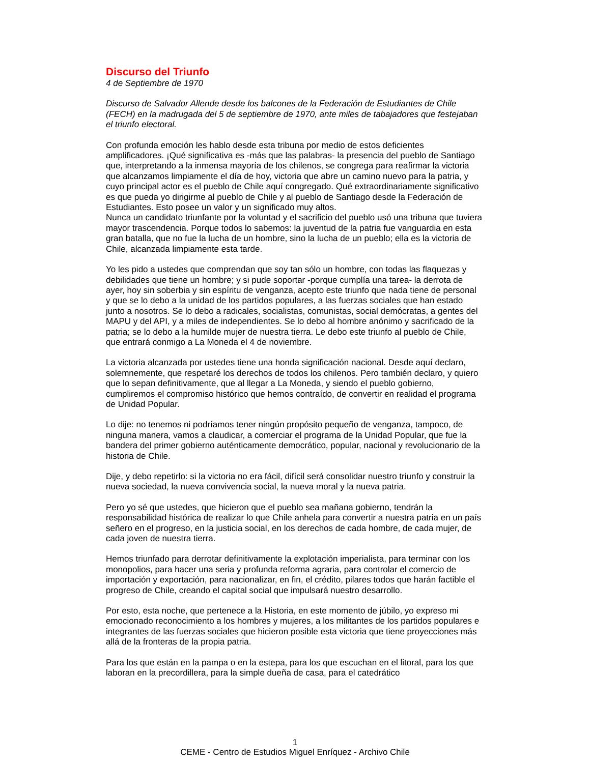Discurso del Triunfo
4 de Septiembre de 1970
Discurso de Salvador Allende desde los balcones de la Federación de Estudiantes de Chile (FECH) en la madrugada del 5 de septiembre de 1970, ante miles de tabajadores que festejaban el triunfo electoral.
Con profunda emoción les hablo desde esta tribuna por medio de estos deficientes amplificadores. ¡Qué significativa es -más que las palabras- la presencia del pueblo de Santiago que, interpretando a la inmensa mayoría de los chilenos, se congrega para reafirmar la victoria que alcanzamos limpiamente el día de hoy, victoria que abre un camino nuevo para la patria, y cuyo principal actor es el pueblo de Chile aquí congregado. Qué extraordinariamente significativo es que pueda yo dirigirme al pueblo de Chile y al pueblo de Santiago desde la Federación de Estudiantes. Esto posee un valor y un significado muy altos.
Nunca un candidato triunfante por la voluntad y el sacrificio del pueblo usó una tribuna que tuviera mayor trascendencia. Porque todos lo sabemos: la juventud de la patria fue vanguardia en esta gran batalla, que no fue la lucha de un hombre, sino la lucha de un pueblo; ella es la victoria de Chile, alcanzada limpiamente esta tarde.
Yo les pido a ustedes que comprendan que soy tan sólo un hombre, con todas las flaquezas y debilidades que tiene un hombre; y si pude soportar -porque cumplía una tarea- la derrota de ayer, hoy sin soberbia y sin espíritu de venganza, acepto este triunfo que nada tiene de personal y que se lo debo a la unidad de los partidos populares, a las fuerzas sociales que han estado junto a nosotros. Se lo debo a radicales, socialistas, comunistas, social demócratas, a gentes del MAPU y del API, y a miles de independientes. Se lo debo al hombre anónimo y sacrificado de la patria; se lo debo a la humilde mujer de nuestra tierra. Le debo este triunfo al pueblo de Chile, que entrará conmigo a La Moneda el 4 de noviembre.
La victoria alcanzada por ustedes tiene una honda significación nacional. Desde aquí declaro, solemnemente, que respetaré los derechos de todos los chilenos. Pero también declaro, y quiero que lo sepan definitivamente, que al llegar a La Moneda, y siendo el pueblo gobierno, cumpliremos el compromiso histórico que hemos contraído, de convertir en realidad el programa de Unidad Popular.
Lo dije: no tenemos ni podríamos tener ningún propósito pequeño de venganza, tampoco, de ninguna manera, vamos a claudicar, a comerciar el programa de la Unidad Popular, que fue la bandera del primer gobierno auténticamente democrático, popular, nacional y revolucionario de la historia de Chile.
Dije, y debo repetirlo: si la victoria no era fácil, difícil será consolidar nuestro triunfo y construir la nueva sociedad, la nueva convivencia social, la nueva moral y la nueva patria.
Pero yo sé que ustedes, que hicieron que el pueblo sea mañana gobierno, tendrán la responsabilidad histórica de realizar lo que Chile anhela para convertir a nuestra patria en un país señero en el progreso, en la justicia social, en los derechos de cada hombre, de cada mujer, de cada joven de nuestra tierra.
Hemos triunfado para derrotar definitivamente la explotación imperialista, para terminar con los monopolios, para hacer una seria y profunda reforma agraria, para controlar el comercio de importación y exportación, para nacionalizar, en fin, el crédito, pilares todos que harán factible el progreso de Chile, creando el capital social que impulsará nuestro desarrollo.
Por esto, esta noche, que pertenece a la Historia, en este momento de júbilo, yo expreso mi emocionado reconocimiento a los hombres y mujeres, a los militantes de los partidos populares e integrantes de las fuerzas sociales que hicieron posible esta victoria que tiene proyecciones más allá de la fronteras de la propia patria.
Para los que están en la pampa o en la estepa, para los que escuchan en el litoral, para los que laboran en la precordillera, para la simple dueña de casa, para el catedrático
1
CEME - Centro de Estudios Miguel Enríquez - Archivo Chile